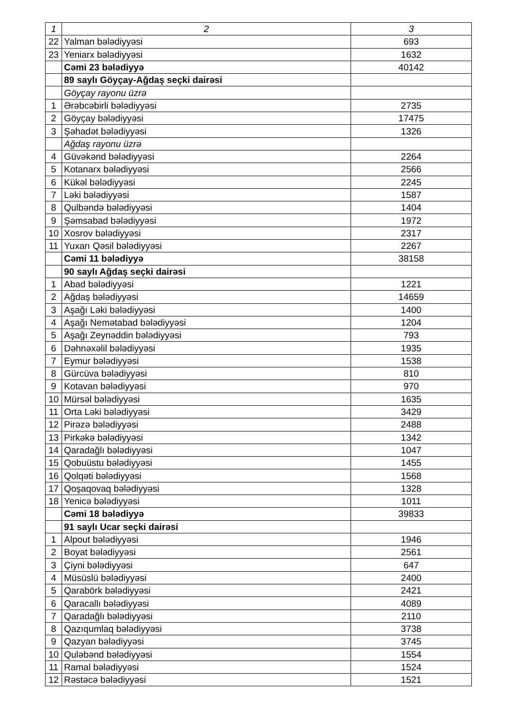| 1 | 2 | 3 |
| --- | --- | --- |
| 22 | Yalman bələdiyyəsi | 693 |
| 23 | Yeniarx bələdiyyəsi | 1632 |
| | Cəmi 23 bələdiyyə | 40142 |
| | 89 saylı Göyçay-Ağdaş seçki dairəsi | |
| | Göyçay rayonu üzrə | |
| 1 | Ərəbcəbirli bələdiyyəsi | 2735 |
| 2 | Göyçay bələdiyyəsi | 17475 |
| 3 | Şəhadət bələdiyyəsi | 1326 |
| | Ağdaş rayonu üzrə | |
| 4 | Güvəkənd bələdiyyəsi | 2264 |
| 5 | Kotanarx bələdiyyəsi | 2566 |
| 6 | Kükəl bələdiyyəsi | 2245 |
| 7 | Ləki bələdiyyəsi | 1587 |
| 8 | Qulbəndə bələdiyyəsi | 1404 |
| 9 | Şəmsabad bələdiyyəsi | 1972 |
| 10 | Xosrov bələdiyyəsi | 2317 |
| 11 | Yuxarı Qəsil bələdiyyəsi | 2267 |
| | Cəmi 11 bələdiyyə | 38158 |
| | 90 saylı Ağdaş seçki dairəsi | |
| 1 | Abad bələdiyyəsi | 1221 |
| 2 | Ağdaş bələdiyyəsi | 14659 |
| 3 | Aşağı Ləki bələdiyyəsi | 1400 |
| 4 | Aşağı Nemətabad bələdiyyəsi | 1204 |
| 5 | Aşağı Zeynəddin bələdiyyəsi | 793 |
| 6 | Dəhnəxəlil bələdiyyəsi | 1935 |
| 7 | Eymur bələdiyyəsi | 1538 |
| 8 | Gürcüva bələdiyyəsi | 810 |
| 9 | Kotavan bələdiyyəsi | 970 |
| 10 | Mürsəl bələdiyyəsi | 1635 |
| 11 | Orta Ləki bələdiyyəsi | 3429 |
| 12 | Pirəzə bələdiyyəsi | 2488 |
| 13 | Pirkəkə bələdiyyəsi | 1342 |
| 14 | Qaradağlı bələdiyyəsi | 1047 |
| 15 | Qobuüstu bələdiyyəsi | 1455 |
| 16 | Qolqəti bələdiyyəsi | 1568 |
| 17 | Qoşaqovaq bələdiyyəsi | 1328 |
| 18 | Yenicə bələdiyyəsi | 1011 |
| | Cəmi 18 bələdiyyə | 39833 |
| | 91 saylı Ucar seçki dairəsi | |
| 1 | Alpout bələdiyyəsi | 1946 |
| 2 | Boyat bələdiyyəsi | 2561 |
| 3 | Çiyni bələdiyyəsi | 647 |
| 4 | Müsüslü bələdiyyəsi | 2400 |
| 5 | Qarabörk bələdiyyəsi | 2421 |
| 6 | Qaracallı bələdiyyəsi | 4089 |
| 7 | Qaradağlı bələdiyyəsi | 2110 |
| 8 | Qazıqumlaq bələdiyyəsi | 3738 |
| 9 | Qazyan bələdiyyəsi | 3745 |
| 10 | Quləbənd bələdiyyəsi | 1554 |
| 11 | Ramal bələdiyyəsi | 1524 |
| 12 | Rəstəcə bələdiyyəsi | 1521 |